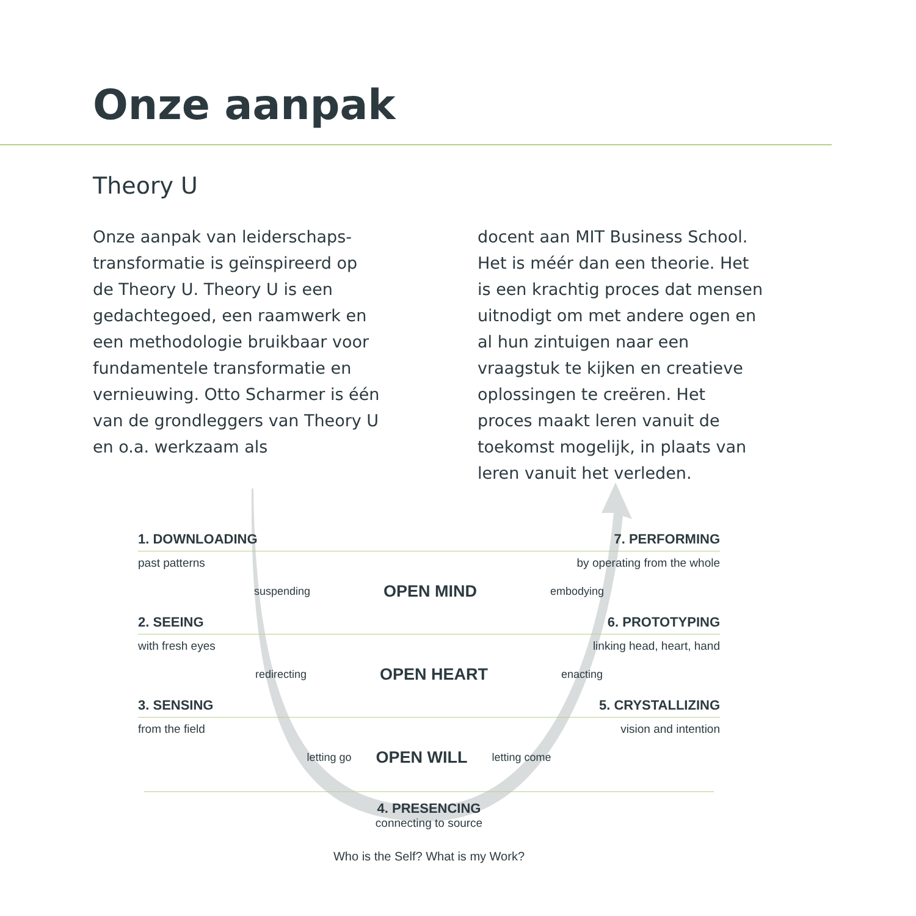Onze aanpak
Theory U
Onze aanpak van leiderschaps-transformatie is geïnspireerd op de Theory U. Theory U is een gedachtegoed, een raamwerk en een methodologie bruikbaar voor fundamentele transformatie en vernieuwing. Otto Scharmer is één van de grondleggers van Theory U en o.a. werkzaam als
docent aan MIT Business School. Het is méér dan een theorie. Het is een krachtig proces dat mensen uitnodigt om met andere ogen en al hun zintuigen naar een vraagstuk te kijken en creatieve oplossingen te creëren. Het proces maakt leren vanuit de toekomst mogelijk, in plaats van leren vanuit het verleden.
1. DOWNLOADING 7. PERFORMING
past patterns by operating from the whole
suspending OPEN MIND embodying
2. SEEING 6. PROTOTYPING
with fresh eyes linking head, heart, hand
redirecting OPEN HEART enacting
3. SENSING 5. CRYSTALLIZING
from the field vision and intention
letting go OPEN WILL letting come
4. PRESENCING
connecting to source
Who is the Self? What is my Work?